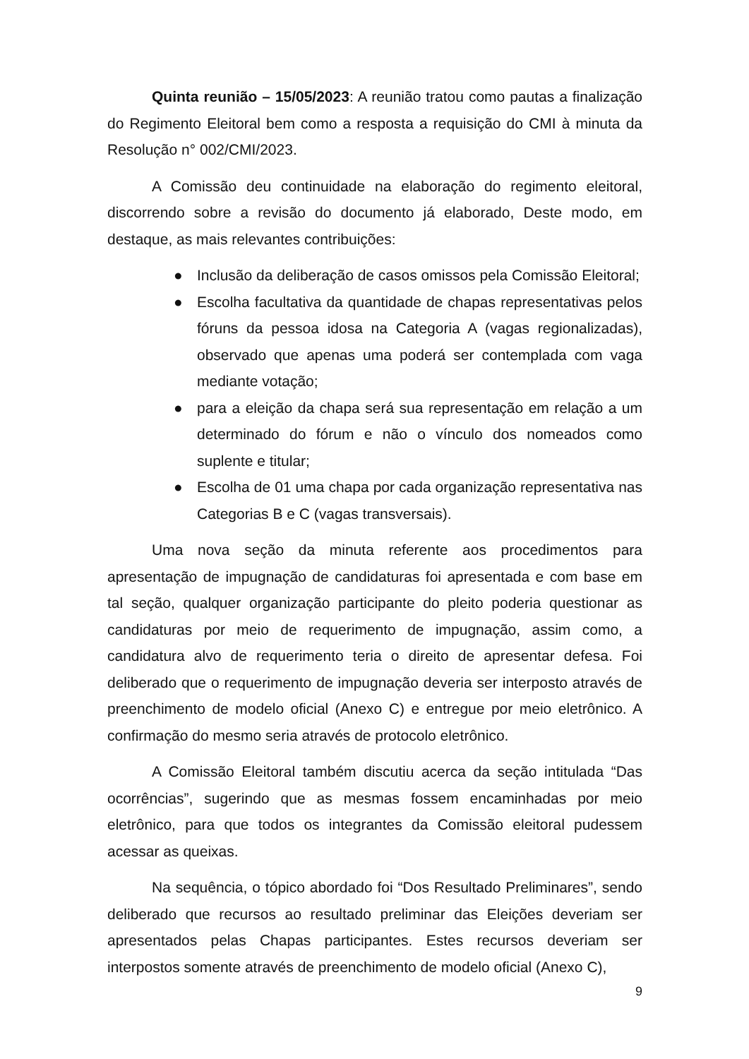Quinta reunião – 15/05/2023: A reunião tratou como pautas a finalização do Regimento Eleitoral bem como a resposta a requisição do CMI à minuta da Resolução n° 002/CMI/2023.
A Comissão deu continuidade na elaboração do regimento eleitoral, discorrendo sobre a revisão do documento já elaborado, Deste modo, em destaque, as mais relevantes contribuições:
● Inclusão da deliberação de casos omissos pela Comissão Eleitoral;
● Escolha facultativa da quantidade de chapas representativas pelos fóruns da pessoa idosa na Categoria A (vagas regionalizadas), observado que apenas uma poderá ser contemplada com vaga mediante votação;
● para a eleição da chapa será sua representação em relação a um determinado do fórum e não o vínculo dos nomeados como suplente e titular;
● Escolha de 01 uma chapa por cada organização representativa nas Categorias B e C (vagas transversais).
Uma nova seção da minuta referente aos procedimentos para apresentação de impugnação de candidaturas foi apresentada e com base em tal seção, qualquer organização participante do pleito poderia questionar as candidaturas por meio de requerimento de impugnação, assim como, a candidatura alvo de requerimento teria o direito de apresentar defesa. Foi deliberado que o requerimento de impugnação deveria ser interposto através de preenchimento de modelo oficial (Anexo C) e entregue por meio eletrônico. A confirmação do mesmo seria através de protocolo eletrônico.
A Comissão Eleitoral também discutiu acerca da seção intitulada “Das ocorrências”, sugerindo que as mesmas fossem encaminhadas por meio eletrônico, para que todos os integrantes da Comissão eleitoral pudessem acessar as queixas.
Na sequência, o tópico abordado foi “Dos Resultado Preliminares”, sendo deliberado que recursos ao resultado preliminar das Eleições deveriam ser apresentados pelas Chapas participantes. Estes recursos deveriam ser interpostos somente através de preenchimento de modelo oficial (Anexo C),
9